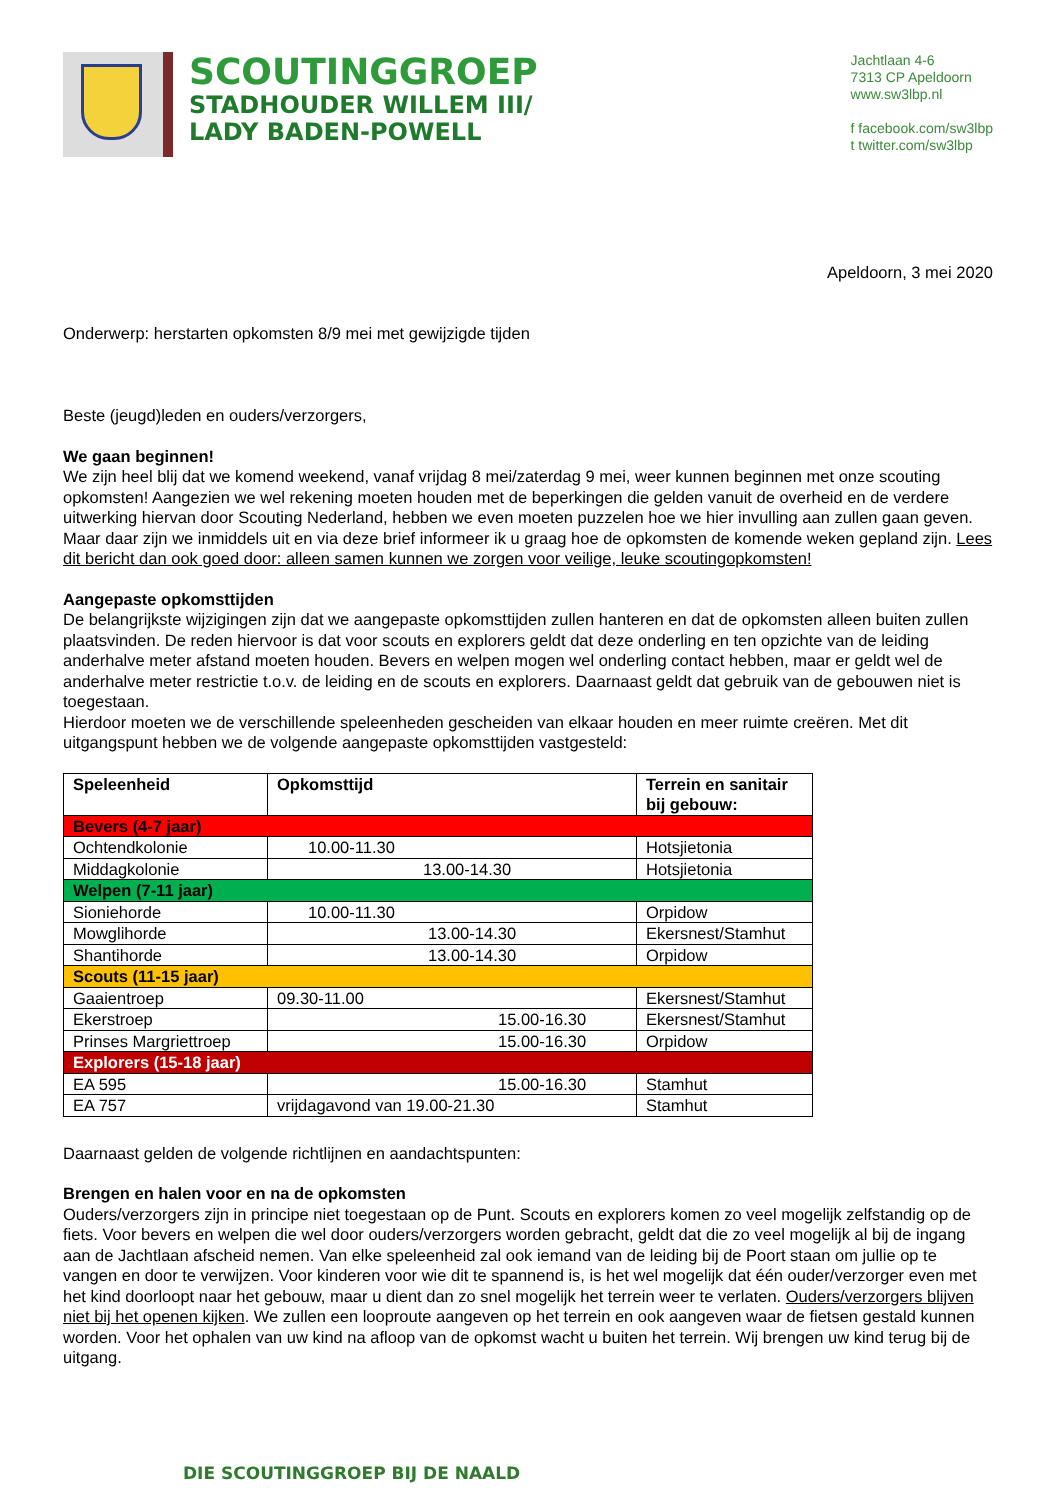SCOUTINGGROEP
STADHOUDER WILLEM III/
LADY BADEN-POWELL
Jachtlaan 4-6
7313 CP Apeldoorn
www.sw3lbp.nl
f facebook.com/sw3lbp
t twitter.com/sw3lbp
Apeldoorn, 3 mei 2020
Onderwerp: herstarten opkomsten 8/9 mei met gewijzigde tijden
Beste (jeugd)leden en ouders/verzorgers,
We gaan beginnen!
We zijn heel blij dat we komend weekend, vanaf vrijdag 8 mei/zaterdag 9 mei, weer kunnen beginnen met onze scouting opkomsten! Aangezien we wel rekening moeten houden met de beperkingen die gelden vanuit de overheid en de verdere uitwerking hiervan door Scouting Nederland, hebben we even moeten puzzelen hoe we hier invulling aan zullen gaan geven. Maar daar zijn we inmiddels uit en via deze brief informeer ik u graag hoe de opkomsten de komende weken gepland zijn. Lees dit bericht dan ook goed door: alleen samen kunnen we zorgen voor veilige, leuke scoutingopkomsten!
Aangepaste opkomsttijden
De belangrijkste wijzigingen zijn dat we aangepaste opkomsttijden zullen hanteren en dat de opkomsten alleen buiten zullen plaatsvinden. De reden hiervoor is dat voor scouts en explorers geldt dat deze onderling en ten opzichte van de leiding anderhalve meter afstand moeten houden. Bevers en welpen mogen wel onderling contact hebben, maar er geldt wel de anderhalve meter restrictie t.o.v. de leiding en de scouts en explorers. Daarnaast geldt dat gebruik van de gebouwen niet is toegestaan.
Hierdoor moeten we de verschillende speleenheden gescheiden van elkaar houden en meer ruimte creëren. Met dit uitgangspunt hebben we de volgende aangepaste opkomsttijden vastgesteld:
| Speleenheid | Opkomsttijd | Terrein en sanitair bij gebouw: |
| --- | --- | --- |
| Bevers (4-7 jaar) | | |
| Ochtendkolonie | 10.00-11.30 | Hotsjietonia |
| Middagkolonie | 13.00-14.30 | Hotsjietonia |
| Welpen (7-11 jaar) | | |
| Sioniehorde | 10.00-11.30 | Orpidow |
| Mowglihorde | 13.00-14.30 | Ekersnest/Stamhut |
| Shantihorde | 13.00-14.30 | Orpidow |
| Scouts (11-15 jaar) | | |
| Gaaientroep | 09.30-11.00 | Ekersnest/Stamhut |
| Ekerstroep | 15.00-16.30 | Ekersnest/Stamhut |
| Prinses Margriettroep | 15.00-16.30 | Orpidow |
| Explorers (15-18 jaar) | | |
| EA 595 | 15.00-16.30 | Stamhut |
| EA 757 | vrijdagavond van 19.00-21.30 | Stamhut |
Daarnaast gelden de volgende richtlijnen en aandachtspunten:
Brengen en halen voor en na de opkomsten
Ouders/verzorgers zijn in principe niet toegestaan op de Punt. Scouts en explorers komen zo veel mogelijk zelfstandig op de fiets. Voor bevers en welpen die wel door ouders/verzorgers worden gebracht, geldt dat die zo veel mogelijk al bij de ingang aan de Jachtlaan afscheid nemen. Van elke speleenheid zal ook iemand van de leiding bij de Poort staan om jullie op te vangen en door te verwijzen. Voor kinderen voor wie dit te spannend is, is het wel mogelijk dat één ouder/verzorger even met het kind doorloopt naar het gebouw, maar u dient dan zo snel mogelijk het terrein weer te verlaten. Ouders/verzorgers blijven niet bij het openen kijken. We zullen een looproute aangeven op het terrein en ook aangeven waar de fietsen gestald kunnen worden. Voor het ophalen van uw kind na afloop van de opkomst wacht u buiten het terrein. Wij brengen uw kind terug bij de uitgang.
DIE SCOUTINGGROEP BIJ DE NAALD